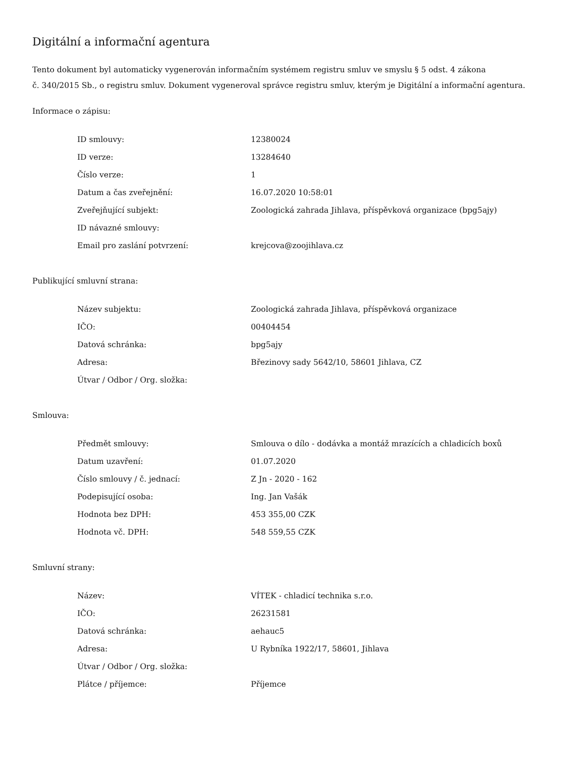Digitální a informační agentura
Tento dokument byl automaticky vygenerován informačním systémem registru smluv ve smyslu § 5 odst. 4 zákona
č. 340/2015 Sb., o registru smluv. Dokument vygeneroval správce registru smluv, kterým je Digitální a informační agentura.
Informace o zápisu:
| ID smlouvy: | 12380024 |
| ID verze: | 13284640 |
| Číslo verze: | 1 |
| Datum a čas zveřejnění: | 16.07.2020 10:58:01 |
| Zveřejňující subjekt: | Zoologická zahrada Jihlava, příspěvková organizace (bpg5ajy) |
| ID návazné smlouvy: | |
| Email pro zaslání potvrzení: | krejcova@zoojihlava.cz |
Publikující smluvní strana:
| Název subjektu: | Zoologická zahrada Jihlava, příspěvková organizace |
| IČO: | 00404454 |
| Datová schránka: | bpg5ajy |
| Adresa: | Březinovy sady 5642/10, 58601 Jihlava, CZ |
| Útvar / Odbor / Org. složka: | |
Smlouva:
| Předmět smlouvy: | Smlouva o dílo - dodávka a montáž mrazících a chladicích boxů |
| Datum uzavření: | 01.07.2020 |
| Číslo smlouvy / č. jednací: | Z Jn - 2020 - 162 |
| Podepisující osoba: | Ing. Jan Vašák |
| Hodnota bez DPH: | 453 355,00 CZK |
| Hodnota vč. DPH: | 548 559,55 CZK |
Smluvní strany:
| Název: | VÍTEK - chladicí technika s.r.o. |
| IČO: | 26231581 |
| Datová schránka: | aehauc5 |
| Adresa: | U Rybníka 1922/17, 58601, Jihlava |
| Útvar / Odbor / Org. složka: | |
| Plátce / příjemce: | Příjemce |